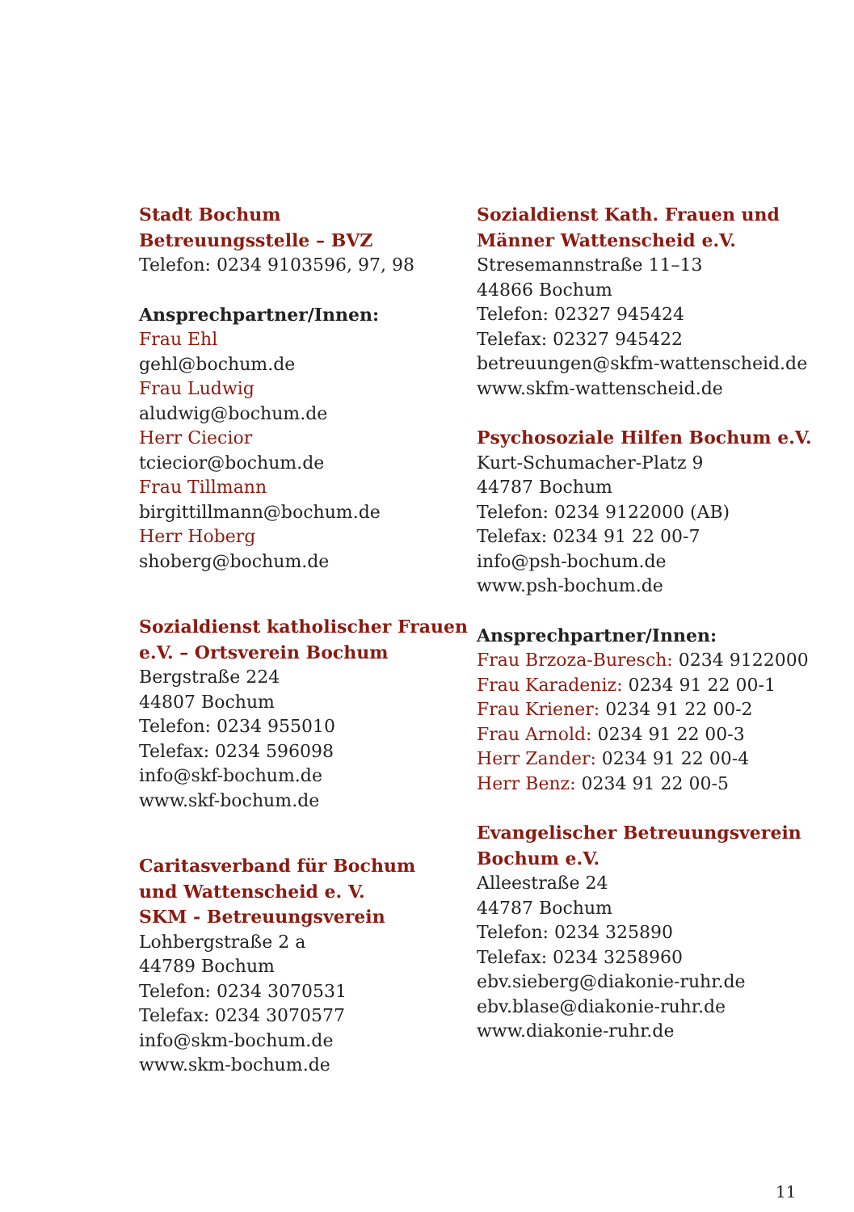Stadt Bochum
Betreuungsstelle – BVZ
Telefon: 0234 9103596, 97, 98
Ansprechpartner/Innen:
Frau Ehl
gehl@bochum.de
Frau Ludwig
aludwig@bochum.de
Herr Ciecior
tciecior@bochum.de
Frau Tillmann
birgittillmann@bochum.de
Herr Hoberg
shoberg@bochum.de
Sozialdienst katholischer Frauen
e.V. – Ortsverein Bochum
Bergstraße 224
44807 Bochum
Telefon: 0234 955010
Telefax: 0234 596098
info@skf-bochum.de
www.skf-bochum.de
Caritasverband für Bochum
und Wattenscheid e. V.
SKM - Betreuungsverein
Lohbergstraße 2 a
44789 Bochum
Telefon: 0234 3070531
Telefax: 0234 3070577
info@skm-bochum.de
www.skm-bochum.de
Sozialdienst Kath. Frauen und
Männer Wattenscheid e.V.
Stresemannstraße 11–13
44866 Bochum
Telefon: 02327 945424
Telefax: 02327 945422
betreuungen@skfm-wattenscheid.de
www.skfm-wattenscheid.de
Psychosoziale Hilfen Bochum e.V.
Kurt-Schumacher-Platz 9
44787 Bochum
Telefon: 0234 9122000 (AB)
Telefax: 0234 91 22 00-7
info@psh-bochum.de
www.psh-bochum.de
Ansprechpartner/Innen:
Frau Brzoza-Buresch: 0234 9122000
Frau Karadeniz: 0234 91 22 00-1
Frau Kriener: 0234 91 22 00-2
Frau Arnold: 0234 91 22 00-3
Herr Zander: 0234 91 22 00-4
Herr Benz: 0234 91 22 00-5
Evangelischer Betreuungsverein
Bochum e.V.
Alleestraße 24
44787 Bochum
Telefon: 0234 325890
Telefax: 0234 3258960
ebv.sieberg@diakonie-ruhr.de
ebv.blase@diakonie-ruhr.de
www.diakonie-ruhr.de
11